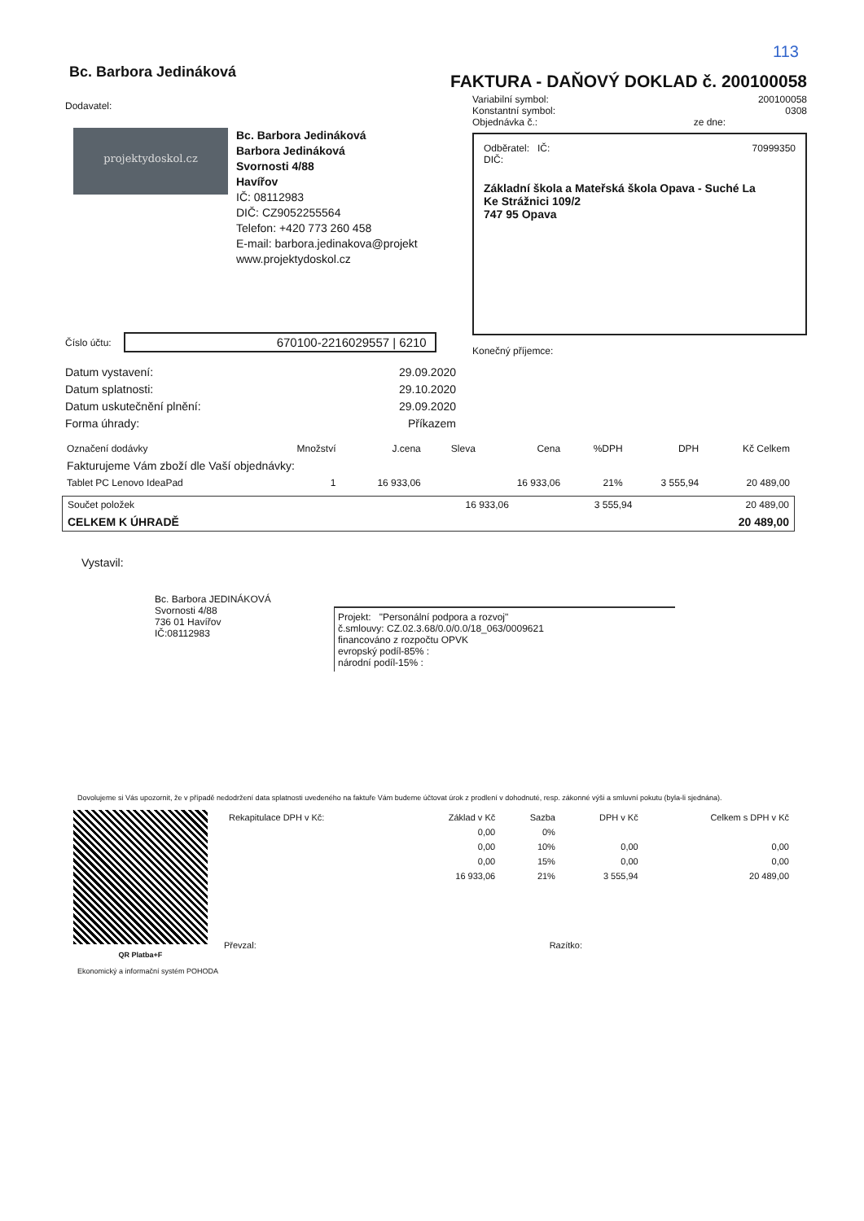Bc. Barbora Jedináková
FAKTURA - DAŇOVÝ DOKLAD č. 200100058
113
Dodavatel:
projektydoskol.cz
Bc. Barbora Jedináková
Barbora Jedináková
Svornosti 4/88
Havířov
IČ: 08112983
DIČ: CZ9052255564
Telefon: +420 773 260 458
E-mail: barbora.jedinakova@projekt
www.projektydoskol.cz
Číslo účtu: 670100-2216029557 | 6210
Datum vystavení: 29.09.2020
Datum splatnosti: 29.10.2020
Datum uskutečnění plnění: 29.09.2020
Forma úhrady: Příkazem
Variabilní symbol: 200100058
Konstantní symbol: 0308
Objednávka č.: ze dne:
Odběratel: IČ:
DIČ: 70999350
Základní škola a Mateřská škola Opava - Suché La
Ke Strážnici 109/2
747 95 Opava
Konečný příjemce:
| Označení dodávky | Množství | J.cena | Sleva | Cena | %DPH | DPH | Kč Celkem |
| --- | --- | --- | --- | --- | --- | --- | --- |
| Fakturujeme Vám zboží dle Vaší objednávky: | | | | | | | |
| Tablet PC Lenovo IdeaPad | 1 | 16 933,06 | | 16 933,06 | 21% | 3 555,94 | 20 489,00 |
| Součet položek | 16 933,06 | 3 555,94 | 20 489,00 |
| CELKEM K ÚHRADĚ | | | 20 489,00 |
Vystavil:
Bc. Barbora JEDINÁKOVÁ
Svornosti 4/88
736 01 Havířov
IČ:08112983
Projekt: "Personální podpora a rozvoj"
č.smlouvy: CZ.02.3.68/0.0/0.0/18_063/0009621
financováno z rozpočtu OPVK
evropský podíl-85% :
národní podíl-15% :
Dovolujeme si Vás upozornit, že v případě nedodržení data splatnosti uvedeného na faktuře Vám budeme účtovat úrok z prodlení v dohodnuté, resp. zákonné výši a smluvní pokutu (byla-li sjednána).
QR Platba+F
| Rekapitulace DPH v Kč: | Základ v Kč | Sazba | DPH v Kč | Celkem s DPH v Kč |
| --- | --- | --- | --- | --- |
| | 0,00 | 0% | | |
| | 0,00 | 10% | 0,00 | 0,00 |
| | 0,00 | 15% | 0,00 | 0,00 |
| | 16 933,06 | 21% | 3 555,94 | 20 489,00 |
Převzal: Razítko:
Ekonomický a informační systém POHODA